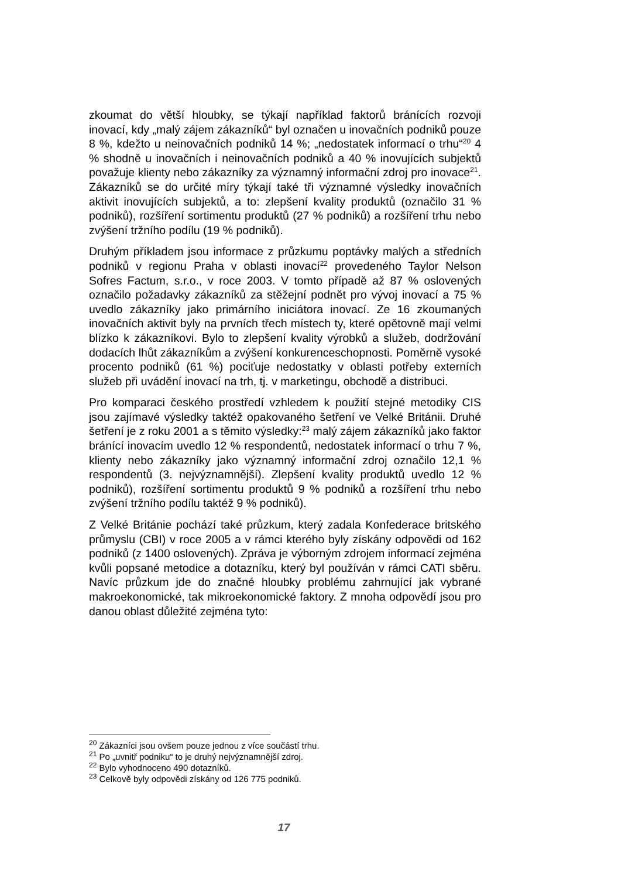zkoumat do větší hloubky, se týkají například faktorů bránících rozvoji inovací, kdy „malý zájem zákazníků“ byl označen u inovačních podniků pouze 8 %, kdežto u neinovačních podniků 14 %; „nedostatek informací o trhu“<sup>20</sup> 4 % shodně u inovačních i neinovačních podniků a 40 % inovujících subjektů považuje klienty nebo zákazníky za významný informační zdroj pro inovace<sup>21</sup>. Zákazníků se do určité míry týkají také tři významné výsledky inovačních aktivit inovujících subjektů, a to: zlepšení kvality produktů (označilo 31 % podniků), rozšíření sortimentu produktů (27 % podniků) a rozšíření trhu nebo zvýšení tržního podílu (19 % podniků).
Druhým příkladem jsou informace z průzkumu poptávky malých a středních podniků v regionu Praha v oblasti inovací<sup>22</sup> provedeného Taylor Nelson Sofres Factum, s.r.o., v roce 2003. V tomto případě až 87 % oslovených označilo požadavky zákazníků za stěžejní podnět pro vývoj inovací a 75 % uvedlo zákazníky jako primárního iniciátora inovací. Ze 16 zkoumaných inovačních aktivit byly na prvních třech místech ty, které opětovně mají velmi blízko k zákazníkovi. Bylo to zlepšení kvality výrobků a služeb, dodržování dodacích lhůt zákazníkům a zvýšení konkurenceschopnosti. Poměrně vysoké procento podniků (61 %) pociťuje nedostatky v oblasti potřeby externích služeb při uvádění inovací na trh, tj. v marketingu, obchodě a distribuci.
Pro komparaci českého prostředí vzhledem k použití stejné metodiky CIS jsou zajímavé výsledky taktéž opakovaného šetření ve Velké Británii. Druhé šetření je z roku 2001 a s těmito výsledky:<sup>23</sup> malý zájem zákazníků jako faktor bránící inovacím uvedlo 12 % respondentů, nedostatek informací o trhu 7 %, klienty nebo zákazníky jako významný informační zdroj označilo 12,1 % respondentů (3. nejvýznamnější). Zlepšení kvality produktů uvedlo 12 % podniků), rozšíření sortimentu produktů 9 % podniků a rozšíření trhu nebo zvýšení tržního podílu taktéž 9 % podniků).
Z Velké Británie pochází také průzkum, který zadala Konfederace britského průmyslu (CBI) v roce 2005 a v rámci kterého byly získány odpovědi od 162 podniků (z 1400 oslovených). Zpráva je výborným zdrojem informací zejména kvůli popsané metodice a dotazníku, který byl používán v rámci CATI sběru. Navíc průzkum jde do značné hloubky problému zahrnující jak vybrané makroekonomické, tak mikroekonomické faktory. Z mnoha odpovědí jsou pro danou oblast důležité zejména tyto:
<sup>20</sup> Zákazníci jsou ovšem pouze jednou z více součástí trhu.
<sup>21</sup> Po „uvnitř podniku“ to je druhý nejvýznamnější zdroj.
<sup>22</sup> Bylo vyhodnoceno 490 dotazníků.
<sup>23</sup> Celkově byly odpovědi získány od 126 775 podniků.
17